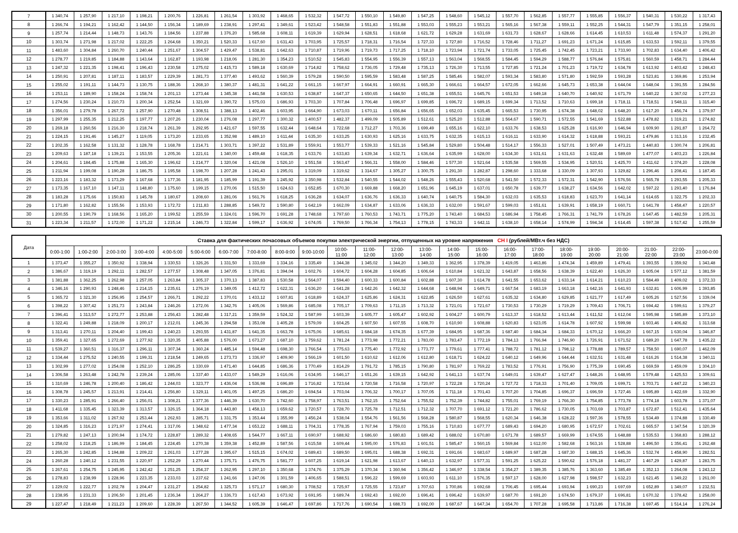| 7 | 1 340,74 | 1 257,90 | 1 217,10 | 1 198,21 | 1 200,76 | 1 226,81 | 1 261,54 | 1 303,92 | 1 468,65 | 1 532,32 | 1 547,72 | 1 550,10 | 1 549,80 | 1 547,25 | 1 548,60 | 1 545,12 | 1 557,70 | 1 562,85 | 1 557,77 | 1 555,85 | 1 556,37 | 1 540,31 | 1 530,22 | 1 317,43 |
| 8 | 1 266,74 | 1 194,21 | 1 162,42 | 1 144,50 | 1 156,34 | 1 189,69 | 1 238,91 | 1 297,41 | 1 349,61 | 1 523,42 | 1 548,58 | 1 551,83 | 1 551,88 | 1 553,03 | 1 555,23 | 1 553,21 | 1 565,16 | 1 567,38 | 1 559,11 | 1 552,25 | 1 544,31 | 1 547,79 | 1 351,15 | 1 258,01 |
| 9 | 1 257,74 | 1 214,44 | 1 148,73 | 1 143,76 | 1 184,56 | 1 237,88 | 1 376,20 | 1 585,68 | 1 608,11 | 1 619,39 | 1 629,94 | 1 628,51 | 1 618,68 | 1 621,72 | 1 629,28 | 1 631,69 | 1 631,73 | 1 628,67 | 1 628,66 | 1 614,45 | 1 610,53 | 1 611,48 | 1 574,37 | 1 291,20 |
| 10 | 1 303,74 | 1 271,98 | 1 217,02 | 1 222,25 | 1 264,68 | 1 350,21 | 1 520,33 | 1 617,60 | 1 631,43 | 1 703,95 | 1 725,57 | 1 718,31 | 1 716,54 | 1 727,33 | 1 727,80 | 1 716,52 | 1 728,46 | 1 711,27 | 1 691,23 | 1 671,24 | 1 615,85 | 1 633,53 | 1 592,11 | 1 379,55 |
| 11 | 1 483,60 | 1 304,84 | 1 260,70 | 1 240,44 | 1 251,67 | 1 304,57 | 1 429,47 | 1 538,81 | 1 642,63 | 1 710,87 | 1 719,96 | 1 719,73 | 1 717,25 | 1 718,10 | 1 723,94 | 1 721,74 | 1 733,05 | 1 725,45 | 1 742,45 | 1 723,21 | 1 733,90 | 1 702,83 | 1 634,40 | 1 406,42 |
| 12 | 1 278,77 | 1 219,85 | 1 184,88 | 1 143,64 | 1 162,87 | 1 193,98 | 1 218,06 | 1 281,30 | 1 354,23 | 1 510,52 | 1 545,83 | 1 554,95 | 1 556,39 | 1 557,13 | 1 563,04 | 1 568,55 | 1 584,45 | 1 594,29 | 1 588,77 | 1 576,84 | 1 575,81 | 1 560,59 | 1 458,71 | 1 284,44 |
| 13 | 1 247,32 | 1 221,35 | 1 198,41 | 1 196,43 | 1 230,58 | 1 275,02 | 1 415,73 | 1 589,18 | 1 630,69 | 1 714,82 | 1 758,62 | 1 736,05 | 1 729,48 | 1 735,13 | 1 726,30 | 1 713,55 | 1 727,85 | 1 721,24 | 1 701,23 | 1 719,72 | 1 634,78 | 1 613,92 | 1 403,42 | 1 248,43 |
| 14 | 1 250,91 | 1 207,81 | 1 187,11 | 1 183,57 | 1 229,39 | 1 281,73 | 1 377,40 | 1 493,62 | 1 560,39 | 1 579,28 | 1 590,50 | 1 595,59 | 1 583,48 | 1 587,25 | 1 585,46 | 1 582,07 | 1 593,34 | 1 583,80 | 1 571,80 | 1 592,59 | 1 593,28 | 1 523,81 | 1 369,86 | 1 253,94 |
| 15 | 1 255,02 | 1 191,11 | 1 144,73 | 1 130,75 | 1 188,36 | 1 268,10 | 1 380,37 | 1 481,31 | 1 641,22 | 1 661,15 | 1 667,97 | 1 664,91 | 1 660,91 | 1 665,30 | 1 666,61 | 1 664,57 | 1 672,05 | 1 662,66 | 1 645,73 | 1 653,38 | 1 644,04 | 1 648,04 | 1 391,55 | 1 284,56 |
| 16 | 1 253,11 | 1 189,90 | 1 158,24 | 1 158,74 | 1 201,13 | 1 273,44 | 1 345,38 | 1 441,58 | 1 630,53 | 1 638,87 | 1 647,37 | 1 650,65 | 1 644,50 | 1 651,38 | 1 655,51 | 1 645,76 | 1 651,53 | 1 649,18 | 1 640,70 | 1 640,92 | 1 671,79 | 1 640,22 | 1 367,02 | 1 277,23 |
| 17 | 1 274,56 | 1 230,24 | 1 210,73 | 1 200,34 | 1 252,54 | 1 321,69 | 1 390,72 | 1 575,03 | 1 686,93 | 1 703,30 | 1 707,84 | 1 706,48 | 1 696,97 | 1 699,85 | 1 696,72 | 1 689,15 | 1 699,34 | 1 713,52 | 1 710,63 | 1 699,18 | 1 718,11 | 1 718,51 | 1 548,11 | 1 315,40 |
| 18 | 1 356,01 | 1 279,78 | 1 267,72 | 1 257,90 | 1 270,48 | 1 308,51 | 1 388,13 | 1 402,46 | 1 603,95 | 1 664,90 | 1 673,03 | 1 670,11 | 1 656,84 | 1 656,65 | 1 652,03 | 1 635,45 | 1 665,53 | 1 730,95 | 1 674,38 | 1 648,02 | 1 648,20 | 1 617,20 | 1 456,74 | 1 379,97 |
| 19 | 1 297,99 | 1 255,35 | 1 212,25 | 1 197,77 | 1 207,26 | 1 230,04 | 1 276,08 | 1 297,77 | 1 300,32 | 1 400,57 | 1 482,37 | 1 499,09 | 1 505,89 | 1 512,61 | 1 525,20 | 1 512,88 | 1 564,67 | 1 590,71 | 1 572,55 | 1 541,69 | 1 522,88 | 1 478,82 | 1 319,21 | 1 274,82 |
| 20 | 1 269,18 | 1 260,56 | 1 216,30 | 1 218,74 | 1 261,39 | 1 292,95 | 1 421,67 | 1 597,55 | 1 632,44 | 1 648,64 | 1 722,68 | 1 712,27 | 1 703,36 | 1 699,49 | 1 655,16 | 1 622,10 | 1 633,76 | 1 638,53 | 1 625,28 | 1 616,90 | 1 646,94 | 1 609,90 | 1 291,87 | 1 264,72 |
| 21 | 1 224,15 | 1 191,46 | 1 145,27 | 1 119,05 | 1 173,20 | 1 233,65 | 1 352,98 | 1 489,10 | 1 611,44 | 1 635,30 | 1 633,25 | 1 630,93 | 1 625,16 | 1 633,75 | 1 632,35 | 1 615,13 | 1 616,11 | 1 633,90 | 1 614,32 | 1 618,88 | 1 593,21 | 1 479,86 | 1 313,16 | 1 232,45 |
| 22 | 1 202,35 | 1 162,58 | 1 131,32 | 1 128,78 | 1 168,78 | 1 214,71 | 1 303,71 | 1 397,22 | 1 531,89 | 1 559,91 | 1 553,77 | 1 539,33 | 1 521,16 | 1 545,84 | 1 529,80 | 1 504,48 | 1 514,17 | 1 556,33 | 1 527,01 | 1 507,49 | 1 473,21 | 1 440,83 | 1 300,74 | 1 206,81 |
| 23 | 1 209,63 | 1 187,18 | 1 139,21 | 1 153,55 | 1 205,36 | 1 221,61 | 1 340,00 | 1 459,48 | 1 618,35 | 1 633,76 | 1 633,83 | 1 639,34 | 1 632,71 | 1 636,64 | 1 635,99 | 1 628,00 | 1 634,30 | 1 631,61 | 1 631,63 | 1 632,48 | 1 589,69 | 1 477,07 | 1 403,23 | 1 226,84 |
| 24 | 1 204,61 | 1 184,45 | 1 175,88 | 1 165,30 | 1 196,62 | 1 214,77 | 1 320,04 | 1 421,08 | 1 526,10 | 1 551,58 | 1 563,47 | 1 566,31 | 1 558,00 | 1 584,46 | 1 577,30 | 1 521,64 | 1 535,58 | 1 569,55 | 1 534,95 | 1 520,51 | 1 425,70 | 1 411,62 | 1 374,20 | 1 228,08 |
| 25 | 1 211,94 | 1 199,08 | 1 190,28 | 1 186,75 | 1 195,58 | 1 198,70 | 1 207,28 | 1 241,43 | 1 295,01 | 1 319,09 | 1 319,62 | 1 314,67 | 1 305,27 | 1 300,75 | 1 291,30 | 1 282,87 | 1 298,60 | 1 333,68 | 1 330,09 | 1 307,93 | 1 329,82 | 1 296,46 | 1 208,41 | 1 187,45 |
| 26 | 1 223,16 | 1 183,32 | 1 173,29 | 1 167,68 | 1 177,36 | 1 181,95 | 1 185,99 | 1 191,39 | 1 245,92 | 1 350,98 | 1 532,84 | 1 540,55 | 1 544,02 | 1 548,26 | 1 555,43 | 1 520,68 | 1 541,50 | 1 572,33 | 1 572,31 | 1 542,90 | 1 576,56 | 1 565,78 | 1 293,55 | 1 205,33 |
| 27 | 1 173,35 | 1 167,10 | 1 147,11 | 1 148,80 | 1 175,60 | 1 199,15 | 1 270,06 | 1 515,50 | 1 624,63 | 1 652,85 | 1 670,30 | 1 669,88 | 1 668,20 | 1 651,96 | 1 645,19 | 1 637,01 | 1 650,78 | 1 639,77 | 1 638,27 | 1 634,56 | 1 642,02 | 1 597,22 | 1 293,40 | 1 176,84 |
| 28 | 1 183,28 | 1 175,66 | 1 150,83 | 1 145,78 | 1 180,67 | 1 208,60 | 1 281,06 | 1 561,76 | 1 618,25 | 1 636,28 | 1 634,07 | 1 636,76 | 1 636,33 | 1 640,74 | 1 640,75 | 1 584,30 | 1 632,03 | 1 635,53 | 1 618,83 | 1 623,70 | 1 641,14 | 1 614,65 | 1 322,75 | 1 202,33 |
| 29 | 1 171,80 | 1 162,82 | 1 155,56 | 1 153,93 | 1 172,72 | 1 211,83 | 1 288,85 | 1 549,72 | 1 590,80 | 1 642,19 | 1 662,09 | 1 634,87 | 1 633,06 | 1 636,33 | 1 632,00 | 1 591,67 | 1 599,03 | 1 651,61 | 1 639,91 | 1 658,19 | 1 660,71 | 1 641,78 | 1 458,47 | 1 220,57 |
| 30 | 1 200,55 | 1 190,79 | 1 168,56 | 1 165,20 | 1 199,52 | 1 255,59 | 1 324,01 | 1 596,70 | 1 691,28 | 1 748,68 | 1 797,60 | 1 760,53 | 1 743,71 | 1 775,20 | 1 743,40 | 1 684,53 | 1 686,94 | 1 758,45 | 1 766,31 | 1 741,79 | 1 678,26 | 1 647,45 | 1 482,59 | 1 205,31 |
| 31 | 1 223,34 | 1 211,57 | 1 172,00 | 1 171,22 | 1 215,14 | 1 246,73 | 1 322,84 | 1 599,17 | 1 636,92 | 1 674,05 | 1 769,50 | 1 766,34 | 1 754,13 | 1 778,15 | 1 743,33 | 1 642,11 | 1 638,10 | 1 658,14 | 1 574,99 | 1 594,34 | 1 614,45 | 1 597,38 | 1 517,42 | 1 255,59 |
| Дата | Ставка для фактических почасовых объемов покупки электрической энергии, отпущенных на уровне напряжения СН I (рублей/МВт.ч без НДС) | | | | | | | | | | | | | | | | | | | | | | | |
| --- | --- | --- | --- | --- | --- | --- | --- | --- | --- | --- | --- | --- | --- | --- | --- | --- | --- | --- | --- | --- | --- | --- | --- | --- |
| | 0:00-1:00 | 1:00-2:00 | 2:00-3:00 | 3:00-4:00 | 4:00-5:00 | 5:00-6:00 | 6:00-7:00 | 7:00-8:00 | 8:00-9:00 | 9:00-10:00 | 10:00- 11:00 | 11:00- 12:00 | 12:00- 13:00 | 13:00- 14:00 | 14:00- 15:00 | 15:00- 16:00 | 16:00- 17:00 | 17:00- 18:00 | 18:00- 19:00 | 19:00- 20:00 | 20:00- 21:00 | 21:00- 22:00 | 22:00- 23:00 | 23:00-0:00 |
| 1 | 1 373,47 | 1 355,27 | 1 350,92 | 1 338,94 | 1 330,53 | 1 326,26 | 1 331,50 | 1 333,69 | 1 334,16 | 1 335,49 | 1 344,38 | 1 345,02 | 1 344,20 | 1 349,33 | 1 362,95 | 1 378,39 | 1 419,05 | 1 463,86 | 1 474,34 | 1 459,89 | 1 479,41 | 1 393,55 | 1 359,92 | 1 343,48 |
| 2 | 1 386,67 | 1 319,19 | 1 292,11 | 1 282,57 | 1 277,57 | 1 308,48 | 1 347,05 | 1 376,81 | 1 394,04 | 1 602,76 | 1 604,72 | 1 604,28 | 1 604,85 | 1 606,64 | 1 610,84 | 1 621,32 | 1 643,87 | 1 658,56 | 1 638,39 | 1 622,40 | 1 626,30 | 1 605,04 | 1 577,12 | 1 381,59 |
| 3 | 1 381,88 | 1 362,25 | 1 262,98 | 1 257,05 | 1 263,84 | 1 305,37 | 1 370,13 | 1 387,83 | 1 530,58 | 1 564,07 | 1 594,40 | 1 600,33 | 1 600,84 | 1 602,88 | 1 607,30 | 1 614,78 | 1 641,55 | 1 653,62 | 1 633,14 | 1 614,21 | 1 610,23 | 1 584,49 | 1 409,02 | 1 372,33 |
| 4 | 1 346,16 | 1 290,93 | 1 248,46 | 1 214,15 | 1 235,61 | 1 276,19 | 1 349,05 | 1 412,72 | 1 622,31 | 1 636,20 | 1 641,28 | 1 642,26 | 1 642,32 | 1 644,68 | 1 648,94 | 1 649,71 | 1 667,54 | 1 683,19 | 1 663,18 | 1 642,16 | 1 641,93 | 1 632,81 | 1 606,99 | 1 393,85 |
| 5 | 1 365,72 | 1 321,30 | 1 256,95 | 1 254,57 | 1 266,71 | 1 292,22 | 1 370,01 | 1 433,12 | 1 607,81 | 1 618,89 | 1 624,37 | 1 625,86 | 1 624,31 | 1 622,85 | 1 626,50 | 1 627,61 | 1 635,32 | 1 634,80 | 1 629,85 | 1 621,77 | 1 617,49 | 1 605,26 | 1 527,56 | 1 339,04 |
| 6 | 1 398,22 | 1 307,42 | 1 251,73 | 1 243,84 | 1 246,26 | 1 272,06 | 1 342,76 | 1 405,06 | 1 569,86 | 1 685,08 | 1 705,17 | 1 709,63 | 1 711,15 | 1 713,32 | 1 721,01 | 1 721,67 | 1 730,53 | 1 730,29 | 1 719,29 | 1 709,43 | 1 706,71 | 1 694,42 | 1 599,61 | 1 379,27 |
| 7 | 1 396,41 | 1 313,57 | 1 272,77 | 1 253,88 | 1 256,43 | 1 282,48 | 1 317,21 | 1 359,59 | 1 524,32 | 1 587,99 | 1 603,39 | 1 605,77 | 1 605,47 | 1 602,92 | 1 604,27 | 1 600,79 | 1 613,37 | 1 618,52 | 1 613,44 | 1 611,52 | 1 612,04 | 1 595,98 | 1 585,89 | 1 373,10 |
| 8 | 1 322,41 | 1 249,88 | 1 218,09 | 1 200,17 | 1 212,01 | 1 245,36 | 1 294,58 | 1 353,08 | 1 405,28 | 1 579,09 | 1 604,25 | 1 607,50 | 1 607,55 | 1 608,70 | 1 610,90 | 1 608,88 | 1 620,83 | 1 623,05 | 1 614,78 | 1 607,92 | 1 599,98 | 1 603,46 | 1 406,82 | 1 313,68 |
| 9 | 1 313,41 | 1 270,11 | 1 204,40 | 1 199,43 | 1 240,23 | 1 293,55 | 1 431,87 | 1 641,35 | 1 663,78 | 1 675,06 | 1 685,61 | 1 684,18 | 1 674,35 | 1 677,39 | 1 684,95 | 1 687,36 | 1 687,40 | 1 684,34 | 1 684,33 | 1 670,12 | 1 666,20 | 1 667,15 | 1 630,04 | 1 346,87 |
| 10 | 1 359,41 | 1 327,65 | 1 272,69 | 1 277,92 | 1 320,35 | 1 405,88 | 1 576,00 | 1 673,27 | 1 687,10 | 1 759,62 | 1 781,24 | 1 773,98 | 1 772,21 | 1 783,00 | 1 783,47 | 1 772,19 | 1 784,13 | 1 766,94 | 1 746,90 | 1 726,91 | 1 671,52 | 1 689,20 | 1 647,78 | 1 435,22 |
| 11 | 1 539,27 | 1 360,51 | 1 316,37 | 1 296,11 | 1 307,34 | 1 360,24 | 1 485,14 | 1 594,48 | 1 698,30 | 1 766,54 | 1 775,63 | 1 775,40 | 1 772,92 | 1 773,77 | 1 779,61 | 1 777,41 | 1 788,72 | 1 781,12 | 1 798,12 | 1 778,88 | 1 789,57 | 1 758,50 | 1 690,07 | 1 462,09 |
| 12 | 1 334,44 | 1 275,52 | 1 240,55 | 1 199,31 | 1 218,54 | 1 249,65 | 1 273,73 | 1 336,97 | 1 409,90 | 1 566,19 | 1 601,50 | 1 610,62 | 1 612,06 | 1 612,80 | 1 618,71 | 1 624,22 | 1 640,12 | 1 649,96 | 1 644,44 | 1 632,51 | 1 631,48 | 1 616,26 | 1 514,38 | 1 340,11 |
| 13 | 1 302,99 | 1 277,02 | 1 254,08 | 1 252,10 | 1 286,25 | 1 330,69 | 1 471,40 | 1 644,85 | 1 686,36 | 1 770,49 | 1 814,29 | 1 791,72 | 1 785,15 | 1 790,80 | 1 781,97 | 1 769,22 | 1 783,52 | 1 776,91 | 1 756,90 | 1 775,39 | 1 690,45 | 1 669,59 | 1 459,09 | 1 304,10 |
| 14 | 1 306,58 | 1 263,48 | 1 242,78 | 1 239,24 | 1 285,06 | 1 337,40 | 1 433,07 | 1 549,29 | 1 616,06 | 1 634,95 | 1 646,17 | 1 651,26 | 1 639,15 | 1 642,92 | 1 641,13 | 1 637,74 | 1 649,01 | 1 639,47 | 1 627,47 | 1 648,26 | 1 648,95 | 1 579,48 | 1 425,53 | 1 309,61 |
| 15 | 1 310,69 | 1 246,78 | 1 200,40 | 1 186,42 | 1 244,03 | 1 323,77 | 1 436,04 | 1 536,98 | 1 696,89 | 1 716,82 | 1 723,64 | 1 720,58 | 1 716,58 | 1 720,97 | 1 722,28 | 1 720,24 | 1 727,72 | 1 718,33 | 1 701,40 | 1 709,05 | 1 699,71 | 1 703,71 | 1 447,22 | 1 340,23 |
| 16 | 1 308,78 | 1 245,57 | 1 213,91 | 1 214,41 | 1 256,80 | 1 329,11 | 1 401,05 | 1 497,25 | 1 686,20 | 1 694,54 | 1 703,04 | 1 706,32 | 1 700,17 | 1 707,05 | 1 711,18 | 1 701,43 | 1 707,20 | 1 704,85 | 1 696,37 | 1 696,59 | 1 727,46 | 1 695,89 | 1 422,69 | 1 332,90 |
| 17 | 1 330,23 | 1 285,91 | 1 266,40 | 1 256,01 | 1 308,21 | 1 377,36 | 1 446,39 | 1 630,70 | 1 742,60 | 1 758,97 | 1 763,51 | 1 762,15 | 1 752,64 | 1 755,52 | 1 752,39 | 1 744,82 | 1 755,01 | 1 769,19 | 1 766,30 | 1 754,85 | 1 773,78 | 1 774,18 | 1 603,78 | 1 371,07 |
| 18 | 1 411,68 | 1 335,45 | 1 323,39 | 1 313,57 | 1 326,15 | 1 364,18 | 1 443,80 | 1 458,13 | 1 659,62 | 1 720,57 | 1 728,70 | 1 725,78 | 1 712,51 | 1 712,32 | 1 707,70 | 1 691,12 | 1 721,20 | 1 786,62 | 1 730,05 | 1 703,69 | 1 703,87 | 1 672,87 | 1 512,41 | 1 435,64 |
| 19 | 1 353,66 | 1 311,02 | 1 267,92 | 1 253,44 | 1 262,93 | 1 285,71 | 1 331,75 | 1 353,44 | 1 355,99 | 1 456,24 | 1 538,04 | 1 554,76 | 1 561,56 | 1 568,28 | 1 580,87 | 1 568,55 | 1 620,34 | 1 646,38 | 1 628,22 | 1 597,36 | 1 578,55 | 1 534,49 | 1 374,88 | 1 330,49 |
| 20 | 1 324,85 | 1 316,23 | 1 271,97 | 1 274,41 | 1 317,06 | 1 348,62 | 1 477,34 | 1 653,22 | 1 688,11 | 1 704,31 | 1 778,35 | 1 767,94 | 1 759,03 | 1 755,16 | 1 710,83 | 1 677,77 | 1 689,43 | 1 694,20 | 1 680,95 | 1 672,57 | 1 702,61 | 1 665,57 | 1 347,54 | 1 320,39 |
| 21 | 1 279,82 | 1 247,13 | 1 200,94 | 1 174,72 | 1 228,87 | 1 289,32 | 1 408,65 | 1 544,77 | 1 667,11 | 1 690,97 | 1 688,92 | 1 686,60 | 1 680,83 | 1 689,42 | 1 688,02 | 1 670,80 | 1 671,78 | 1 689,57 | 1 669,99 | 1 674,55 | 1 648,88 | 1 535,53 | 1 368,83 | 1 288,12 |
| 22 | 1 258,02 | 1 218,25 | 1 186,99 | 1 184,45 | 1 224,45 | 1 270,38 | 1 359,38 | 1 452,89 | 1 587,56 | 1 615,58 | 1 609,44 | 1 595,00 | 1 576,83 | 1 601,51 | 1 585,47 | 1 560,15 | 1 569,84 | 1 612,00 | 1 582,68 | 1 563,16 | 1 528,88 | 1 496,50 | 1 356,41 | 1 262,48 |
| 23 | 1 265,30 | 1 242,85 | 1 194,88 | 1 209,22 | 1 261,03 | 1 277,28 | 1 395,67 | 1 515,15 | 1 674,02 | 1 689,43 | 1 689,50 | 1 695,01 | 1 688,38 | 1 692,31 | 1 691,66 | 1 683,67 | 1 689,97 | 1 687,28 | 1 687,30 | 1 688,15 | 1 645,36 | 1 532,74 | 1 458,90 | 1 282,51 |
| 24 | 1 260,28 | 1 240,12 | 1 231,55 | 1 220,97 | 1 252,29 | 1 270,44 | 1 375,71 | 1 476,75 | 1 581,77 | 1 607,25 | 1 619,14 | 1 621,98 | 1 613,67 | 1 640,13 | 1 632,97 | 1 577,31 | 1 591,25 | 1 625,22 | 1 590,62 | 1 576,18 | 1 481,37 | 1 467,29 | 1 429,87 | 1 283,75 |
| 25 | 1 267,61 | 1 254,75 | 1 245,95 | 1 242,42 | 1 251,25 | 1 254,37 | 1 262,95 | 1 297,10 | 1 350,68 | 1 374,76 | 1 375,29 | 1 370,34 | 1 360,94 | 1 356,42 | 1 346,97 | 1 338,54 | 1 354,27 | 1 389,35 | 1 385,76 | 1 363,60 | 1 385,49 | 1 352,13 | 1 264,08 | 1 243,12 |
| 26 | 1 278,83 | 1 238,99 | 1 228,96 | 1 223,35 | 1 233,03 | 1 237,62 | 1 241,66 | 1 247,06 | 1 301,59 | 1 406,65 | 1 588,51 | 1 596,22 | 1 599,69 | 1 603,93 | 1 611,10 | 1 576,35 | 1 597,17 | 1 628,00 | 1 627,98 | 1 598,57 | 1 632,23 | 1 621,45 | 1 349,22 | 1 261,00 |
| 27 | 1 229,02 | 1 222,77 | 1 202,78 | 1 204,47 | 1 231,27 | 1 254,82 | 1 325,73 | 1 571,17 | 1 680,30 | 1 708,52 | 1 725,97 | 1 725,55 | 1 723,87 | 1 707,63 | 1 700,86 | 1 692,68 | 1 706,45 | 1 695,44 | 1 693,94 | 1 690,23 | 1 697,69 | 1 652,89 | 1 349,07 | 1 232,51 |
| 28 | 1 238,95 | 1 231,33 | 1 206,50 | 1 201,45 | 1 236,34 | 1 264,27 | 1 336,73 | 1 617,43 | 1 673,92 | 1 691,95 | 1 689,74 | 1 692,43 | 1 692,00 | 1 696,41 | 1 696,42 | 1 639,97 | 1 687,70 | 1 691,20 | 1 674,50 | 1 679,37 | 1 696,81 | 1 670,32 | 1 378,42 | 1 258,00 |
| 29 | 1 227,47 | 1 218,49 | 1 211,23 | 1 209,60 | 1 228,39 | 1 267,50 | 1 344,52 | 1 605,39 | 1 646,47 | 1 697,86 | 1 717,76 | 1 690,54 | 1 688,73 | 1 692,00 | 1 687,67 | 1 647,34 | 1 654,70 | 1 707,28 | 1 695,58 | 1 713,86 | 1 716,38 | 1 697,45 | 1 514,14 | 1 276,24 |